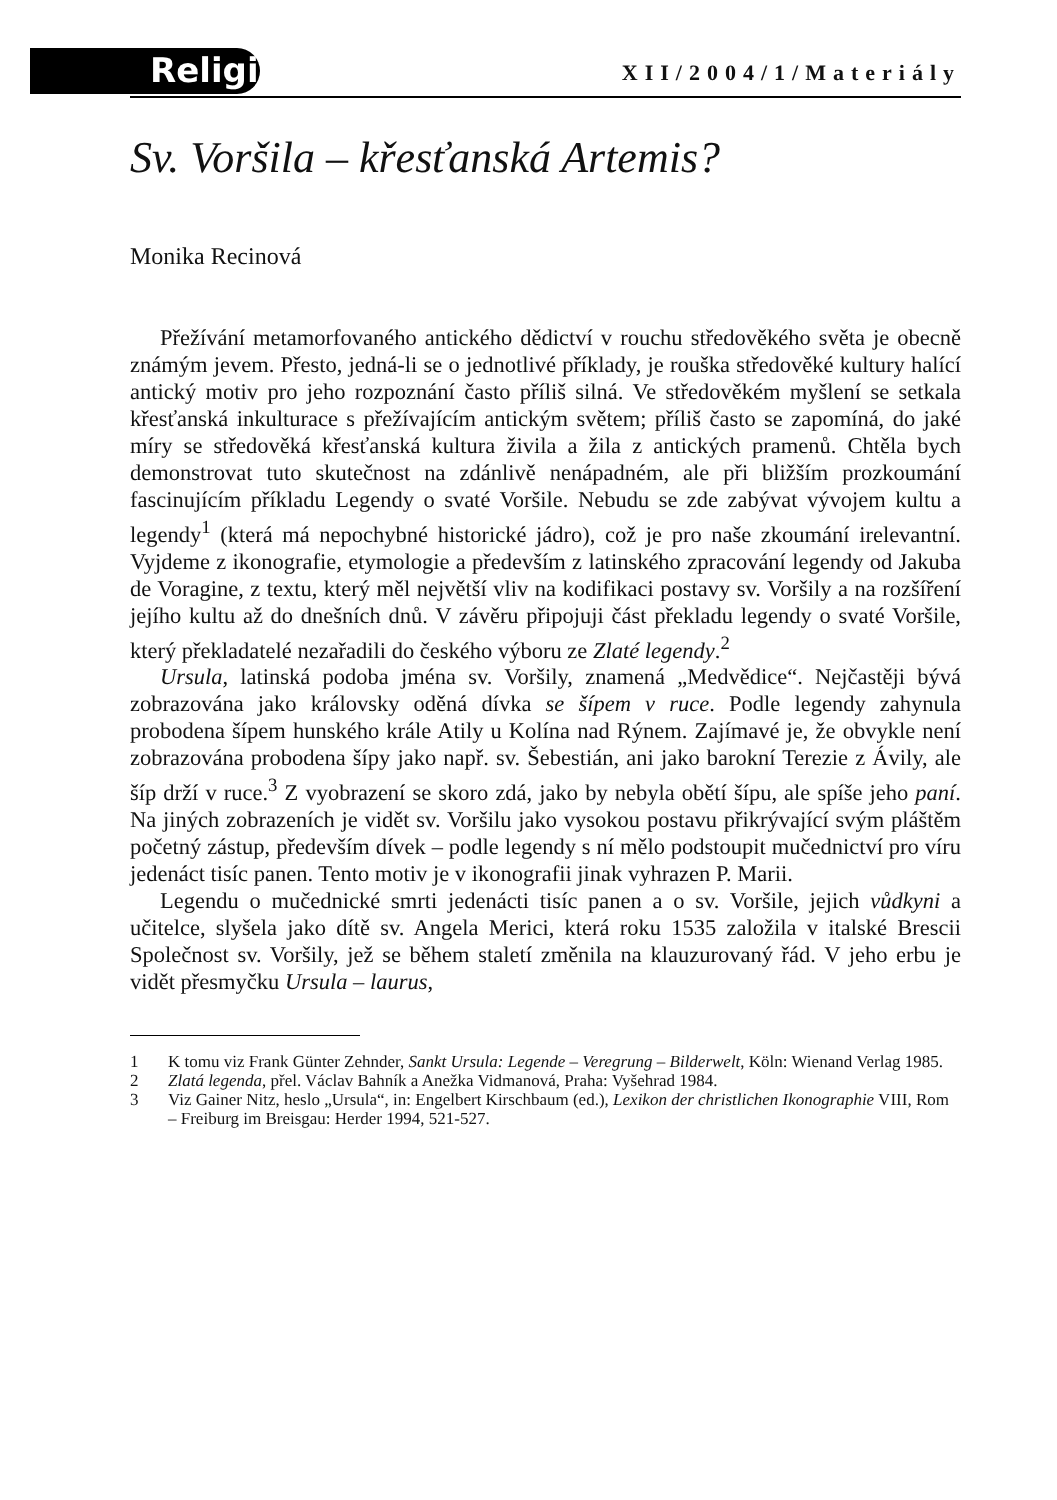Religio
XII/2004/1/Materiály
Sv. Voršila – křesťanská Artemis?
Monika Recinová
Přežívání metamorfovaného antického dědictví v rouchu středověkého světa je obecně známým jevem. Přesto, jedná-li se o jednotlivé příklady, je rouška středověké kultury halící antický motiv pro jeho rozpoznání často příliš silná. Ve středověkém myšlení se setkala křesťanská inkulturace s přežívajícím antickým světem; příliš často se zapomíná, do jaké míry se středověká křesťanská kultura živila a žila z antických pramenů. Chtěla bych demonstrovat tuto skutečnost na zdánlivě nenápadném, ale při bližším prozkoumání fascinujícím příkladu Legendy o svaté Voršile. Nebudu se zde zabývat vývojem kultu a legendy<sup>1</sup> (která má nepochybné historické jádro), což je pro naše zkoumání irelevantní. Vyjdeme z ikonografie, etymologie a především z latinského zpracování legendy od Jakuba de Voragine, z textu, který měl největší vliv na kodifikaci postavy sv. Voršily a na rozšíření jejího kultu až do dnešních dnů. V závěru připojuji část překladu legendy o svaté Voršile, který překladatelé nezařadili do českého výboru ze Zlaté legendy.<sup>2</sup>
Ursula, latinská podoba jména sv. Voršily, znamená „Medvědice“. Nejčastěji bývá zobrazována jako královsky oděná dívka se šípem v ruce. Podle legendy zahynula probodena šípem hunského krále Atily u Kolína nad Rýnem. Zajímavé je, že obvykle není zobrazována probodena šípy jako např. sv. Šebestián, ani jako barokní Terezie z Ávily, ale šíp drží v ruce.<sup>3</sup> Z vyobrazení se skoro zdá, jako by nebyla obětí šípu, ale spíše jeho paní. Na jiných zobrazeních je vidět sv. Voršilu jako vysokou postavu přikrývající svým pláštěm početný zástup, především dívek – podle legendy s ní mělo podstoupit mučednictví pro víru jedenáct tisíc panen. Tento motiv je v ikonografii jinak vyhrazen P. Marii.
Legendu o mučednické smrti jedenácti tisíc panen a o sv. Voršile, jejich vůdkyni a učitelce, slyšela jako dítě sv. Angela Merici, která roku 1535 založila v italské Brescii Společnost sv. Voršily, jež se během staletí změnila na klauzurovaný řád. V jeho erbu je vidět přesmyčku Ursula – laurus,
1 K tomu viz Frank Günter Zehnder, Sankt Ursula: Legende – Veregrung – Bilderwelt, Köln: Wienand Verlag 1985.
2 Zlatá legenda, přel. Václav Bahník a Anežka Vidmanová, Praha: Vyšehrad 1984.
3 Viz Gainer Nitz, heslo „Ursula“, in: Engelbert Kirschbaum (ed.), Lexikon der christlichen Ikonographie VIII, Rom – Freiburg im Breisgau: Herder 1994, 521-527.